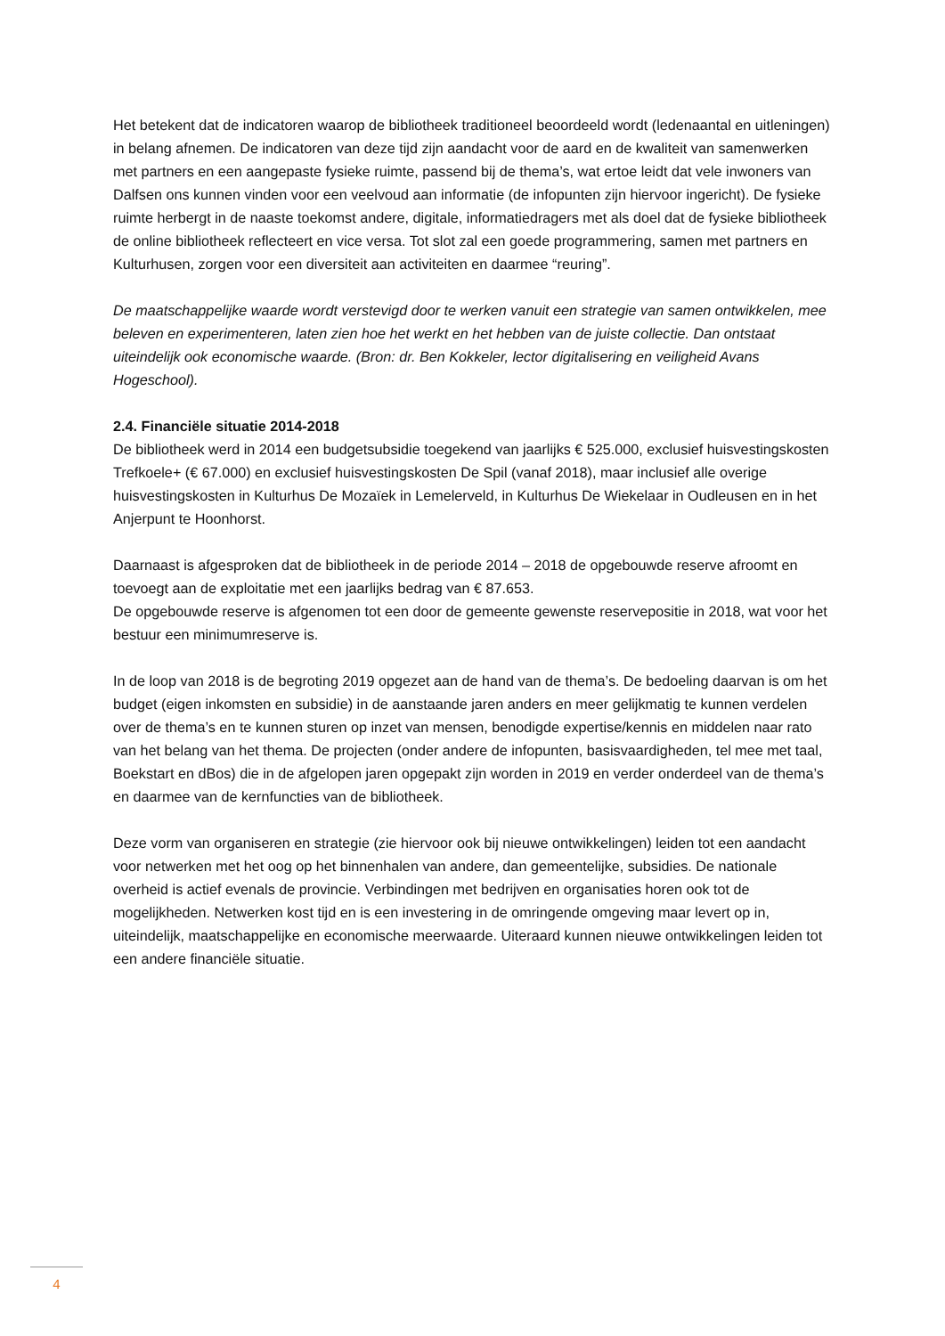Het betekent dat de indicatoren waarop de bibliotheek traditioneel beoordeeld wordt (ledenaantal en uitleningen) in belang afnemen. De indicatoren van deze tijd zijn aandacht voor de aard en de kwaliteit van samenwerken met partners en een aangepaste fysieke ruimte, passend bij de thema’s, wat ertoe leidt dat vele inwoners van Dalfsen ons kunnen vinden voor een veelvoud aan informatie (de infopunten zijn hiervoor ingericht). De fysieke ruimte herbergt in de naaste toekomst andere, digitale, informatiedragers met als doel dat de fysieke bibliotheek de online bibliotheek reflecteert en vice versa. Tot slot zal een goede programmering, samen met partners en Kulturhusen, zorgen voor een diversiteit aan activiteiten en daarmee “reuring”.
De maatschappelijke waarde wordt verstevigd door te werken vanuit een strategie van samen ontwikkelen, mee beleven en experimenteren, laten zien hoe het werkt en het hebben van de juiste collectie. Dan ontstaat uiteindelijk ook economische waarde. (Bron: dr. Ben Kokkeler, lector digitalisering en veiligheid Avans Hogeschool).
2.4. Financiële situatie 2014-2018
De bibliotheek werd in 2014 een budgetsubsidie toegekend van jaarlijks € 525.000, exclusief huisvestingskosten Trefkoele+ (€ 67.000) en exclusief huisvestingskosten De Spil (vanaf 2018), maar inclusief alle overige huisvestingskosten in Kulturhus De Mozaïek in Lemelerveld, in Kulturhus De Wiekelaar in Oudleusen en in het Anjerpunt te Hoonhorst.
Daarnaast is afgesproken dat de bibliotheek in de periode 2014 – 2018 de opgebouwde reserve afroomt en toevoegt aan de exploitatie met een jaarlijks bedrag van € 87.653.
De opgebouwde reserve is afgenomen tot een door de gemeente gewenste reservepositie in 2018, wat voor het bestuur een minimumreserve is.
In de loop van 2018 is de begroting 2019 opgezet aan de hand van de thema’s. De bedoeling daarvan is om het budget (eigen inkomsten en subsidie) in de aanstaande jaren anders en meer gelijkmatig te kunnen verdelen over de thema’s en te kunnen sturen op inzet van mensen, benodigde expertise/kennis en middelen naar rato van het belang van het thema. De projecten (onder andere de infopunten, basisvaardigheden, tel mee met taal, Boekstart en dBos) die in de afgelopen jaren opgepakt zijn worden in 2019 en verder onderdeel van de thema’s en daarmee van de kernfuncties van de bibliotheek.
Deze vorm van organiseren en strategie (zie hiervoor ook bij nieuwe ontwikkelingen) leiden tot een aandacht voor netwerken met het oog op het binnenhalen van andere, dan gemeentelijke, subsidies. De nationale overheid is actief evenals de provincie. Verbindingen met bedrijven en organisaties horen ook tot de mogelijkheden. Netwerken kost tijd en is een investering in de omringende omgeving maar levert op in, uiteindelijk, maatschappelijke en economische meerwaarde. Uiteraard kunnen nieuwe ontwikkelingen leiden tot een andere financiële situatie.
4